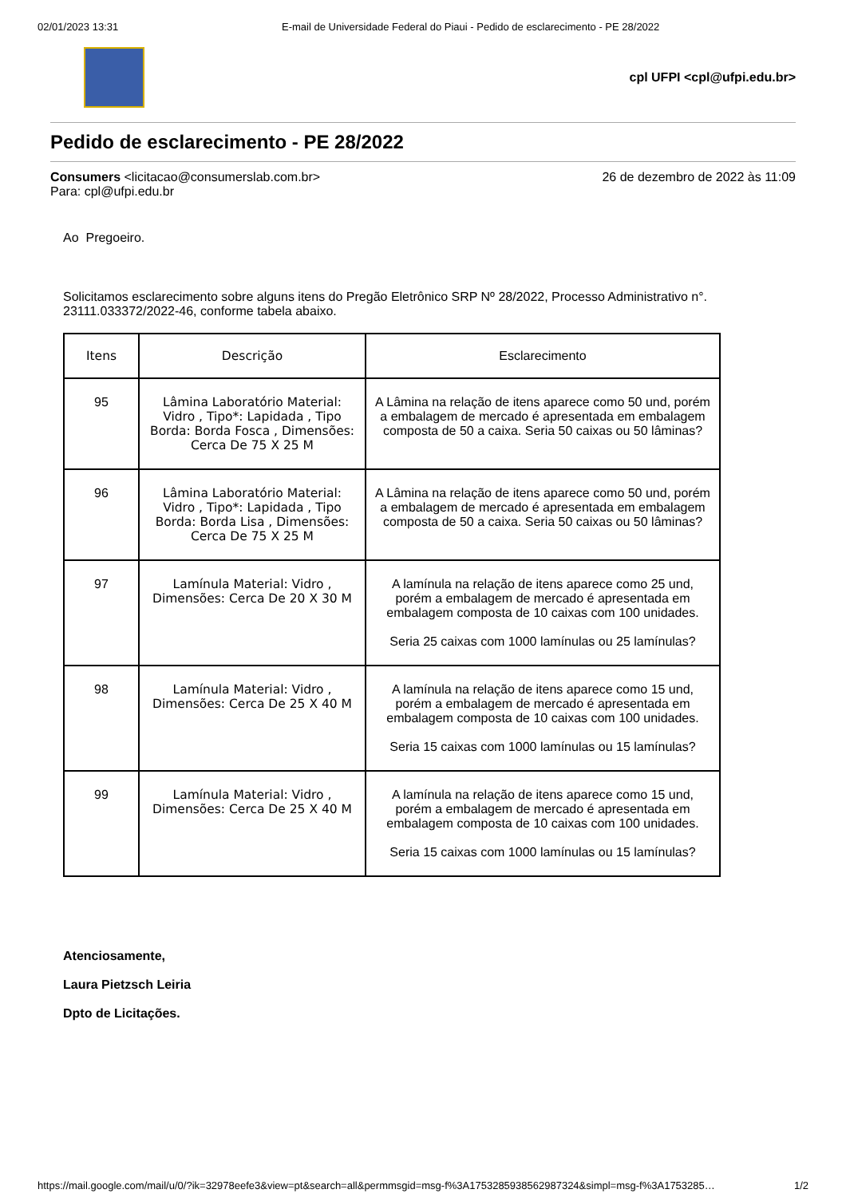02/01/2023 13:31 E-mail de Universidade Federal do Piaui - Pedido de esclarecimento - PE 28/2022
cpl UFPI <cpl@ufpi.edu.br>
Pedido de esclarecimento - PE 28/2022
Consumers <licitacao@consumerslab.com.br>
Para: cpl@ufpi.edu.br
26 de dezembro de 2022 às 11:09
Ao Pregoeiro.
Solicitamos esclarecimento sobre alguns itens do Pregão Eletrônico SRP Nº 28/2022, Processo Administrativo n°. 23111.033372/2022-46, conforme tabela abaixo.
| Itens | Descrição | Esclarecimento |
| --- | --- | --- |
| 95 | Lâmina Laboratório Material: Vidro , Tipo*: Lapidada , Tipo Borda: Borda Fosca , Dimensões: Cerca De 75 X 25 M | A Lâmina na relação de itens aparece como 50 und, porém a embalagem de mercado é apresentada em embalagem composta de 50 a caixa. Seria 50 caixas ou 50 lâminas? |
| 96 | Lâmina Laboratório Material: Vidro , Tipo*: Lapidada , Tipo Borda: Borda Lisa , Dimensões: Cerca De 75 X 25 M | A Lâmina na relação de itens aparece como 50 und, porém a embalagem de mercado é apresentada em embalagem composta de 50 a caixa. Seria 50 caixas ou 50 lâminas? |
| 97 | Lamínula Material: Vidro , Dimensões: Cerca De 20 X 30 M | A lamínula na relação de itens aparece como 25 und, porém a embalagem de mercado é apresentada em embalagem composta de 10 caixas com 100 unidades. Seria 25 caixas com 1000 lamínulas ou 25 lamínulas? |
| 98 | Lamínula Material: Vidro , Dimensões: Cerca De 25 X 40 M | A lamínula na relação de itens aparece como 15 und, porém a embalagem de mercado é apresentada em embalagem composta de 10 caixas com 100 unidades. Seria 15 caixas com 1000 lamínulas ou 15 lamínulas? |
| 99 | Lamínula Material: Vidro , Dimensões: Cerca De 25 X 40 M | A lamínula na relação de itens aparece como 15 und, porém a embalagem de mercado é apresentada em embalagem composta de 10 caixas com 100 unidades. Seria 15 caixas com 1000 lamínulas ou 15 lamínulas? |
Atenciosamente,
Laura Pietzsch Leiria
Dpto de Licitações.
https://mail.google.com/mail/u/0/?ik=32978eefe3&view=pt&search=all&permmsgid=msg-f%3A1753285938562987324&simpl=msg-f%3A1753285… 1/2